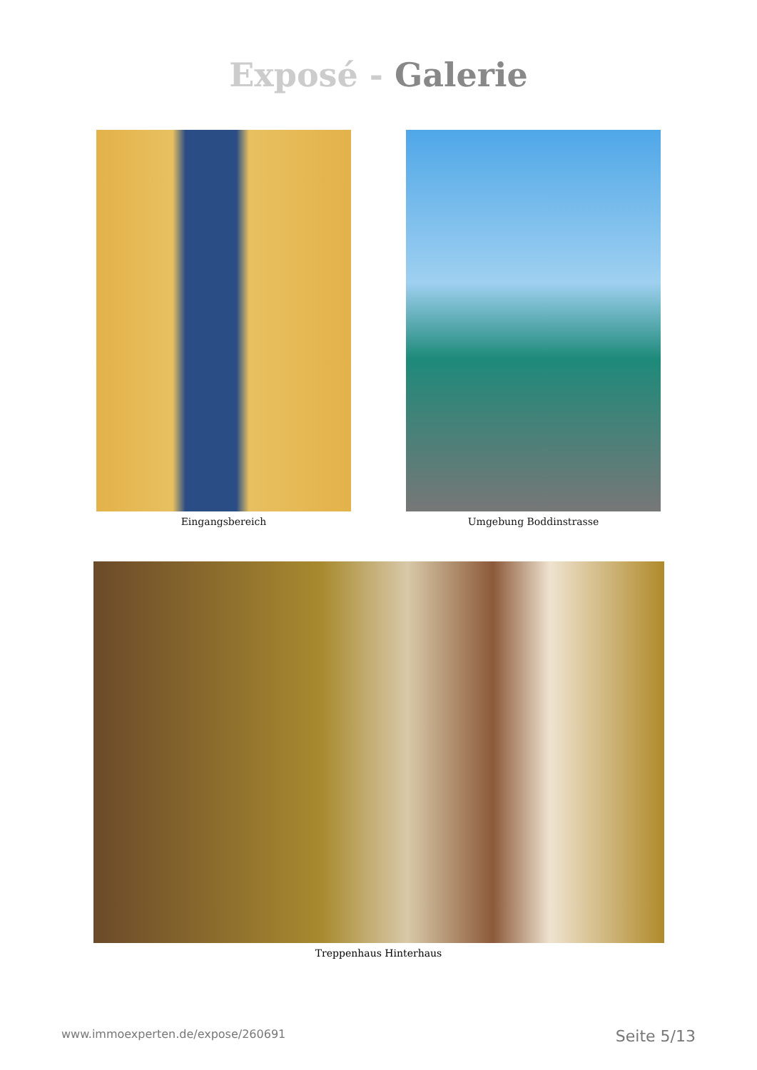Exposé - Galerie
Eingangsbereich Umgebung Boddinstrasse
Treppenhaus Hinterhaus
www.immoexperten.de/expose/260691 Seite 5/13